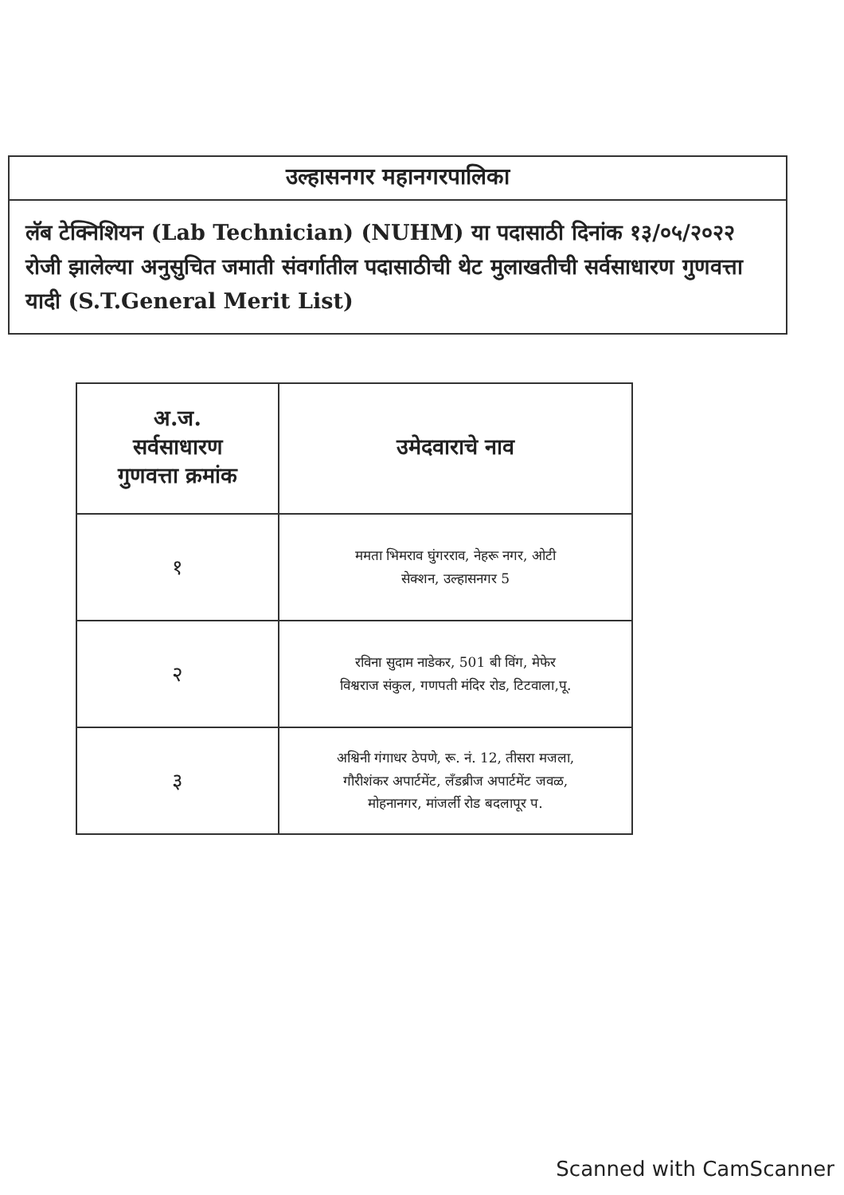उल्हासनगर महानगरपालिका
लॅब टेक्निशियन (Lab Technician) (NUHM) या पदासाठी दिनांक १३/०५/२०२२ रोजी झालेल्या अनुसुचित जमाती संवर्गातील पदासाठीची थेट मुलाखतीची सर्वसाधारण गुणवत्ता यादी (S.T.General Merit List)
| अ.ज. सर्वसाधारण गुणवत्ता क्रमांक | उमेदवाराचे नाव |
| --- | --- |
| १ | ममता भिमराव घुंगरराव, नेहरू नगर, ओटी सेक्शन, उल्हासनगर 5 |
| २ | रविना सुदाम नाडेकर, 501 बी विंग, मेफेर विश्वराज संकुल, गणपती मंदिर रोड, टिटवाला,पू. |
| ३ | अश्विनी गंगाधर ठेपणे, रू. नं. 12, तीसरा मजला, गौरीशंकर अपार्टमेंट, लँडब्रीज अपार्टमेंट जवळ, मोहनानगर, मांजर्ली रोड बदलापूर प. |
Scanned with CamScanner